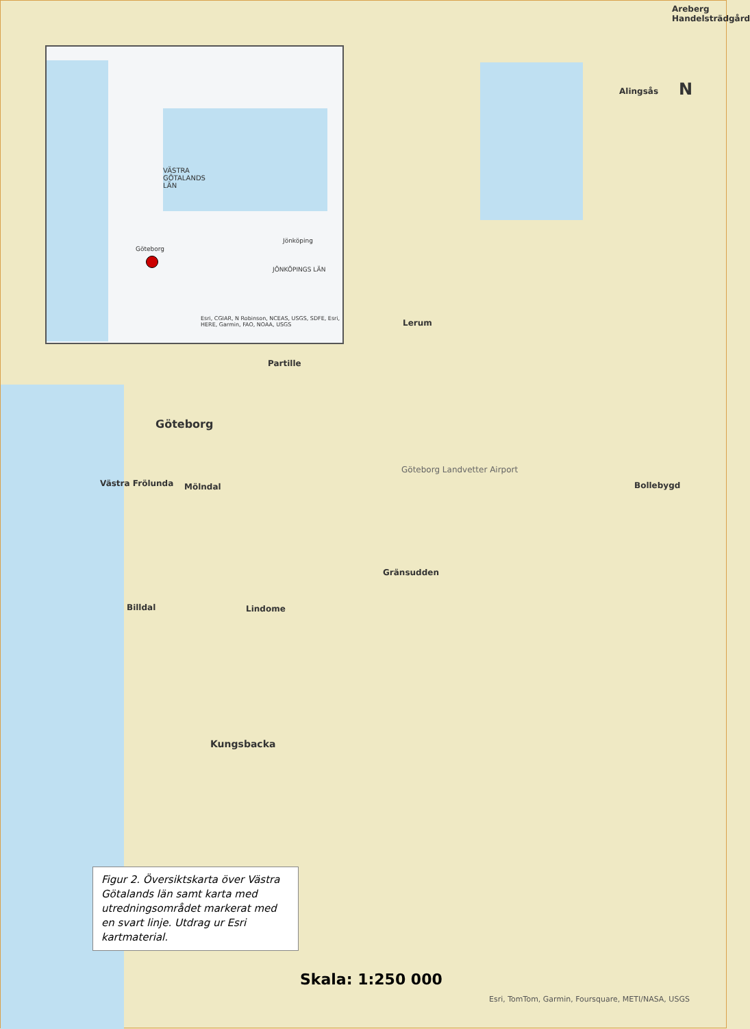VÄSTRA
GÖTALANDS
LÄN
Göteborg
Jönköping
JÖNKÖPINGS LÄN
Esri, CGIAR, N Robinson, NCEAS, USGS, SDFE, Esri, HERE, Garmin, FAO, NOAA, USGS
Alingsås
Areberg Handelsträdgård
N
Lerum
Partille
Göteborg
Västra Frölunda Mölndal
Göteborg Landvetter Airport
Bollebygd
Gränsudden
Lindome Billdal
Kungsbacka
Figur 2. Översiktskarta över Västra Götalands län samt karta med utred­ningsområdet markerat med en svart linje. Utdrag ur Esri kartmaterial.
Skala: 1:250 000
Esri, TomTom, Garmin, Foursquare, METI/NASA, USGS